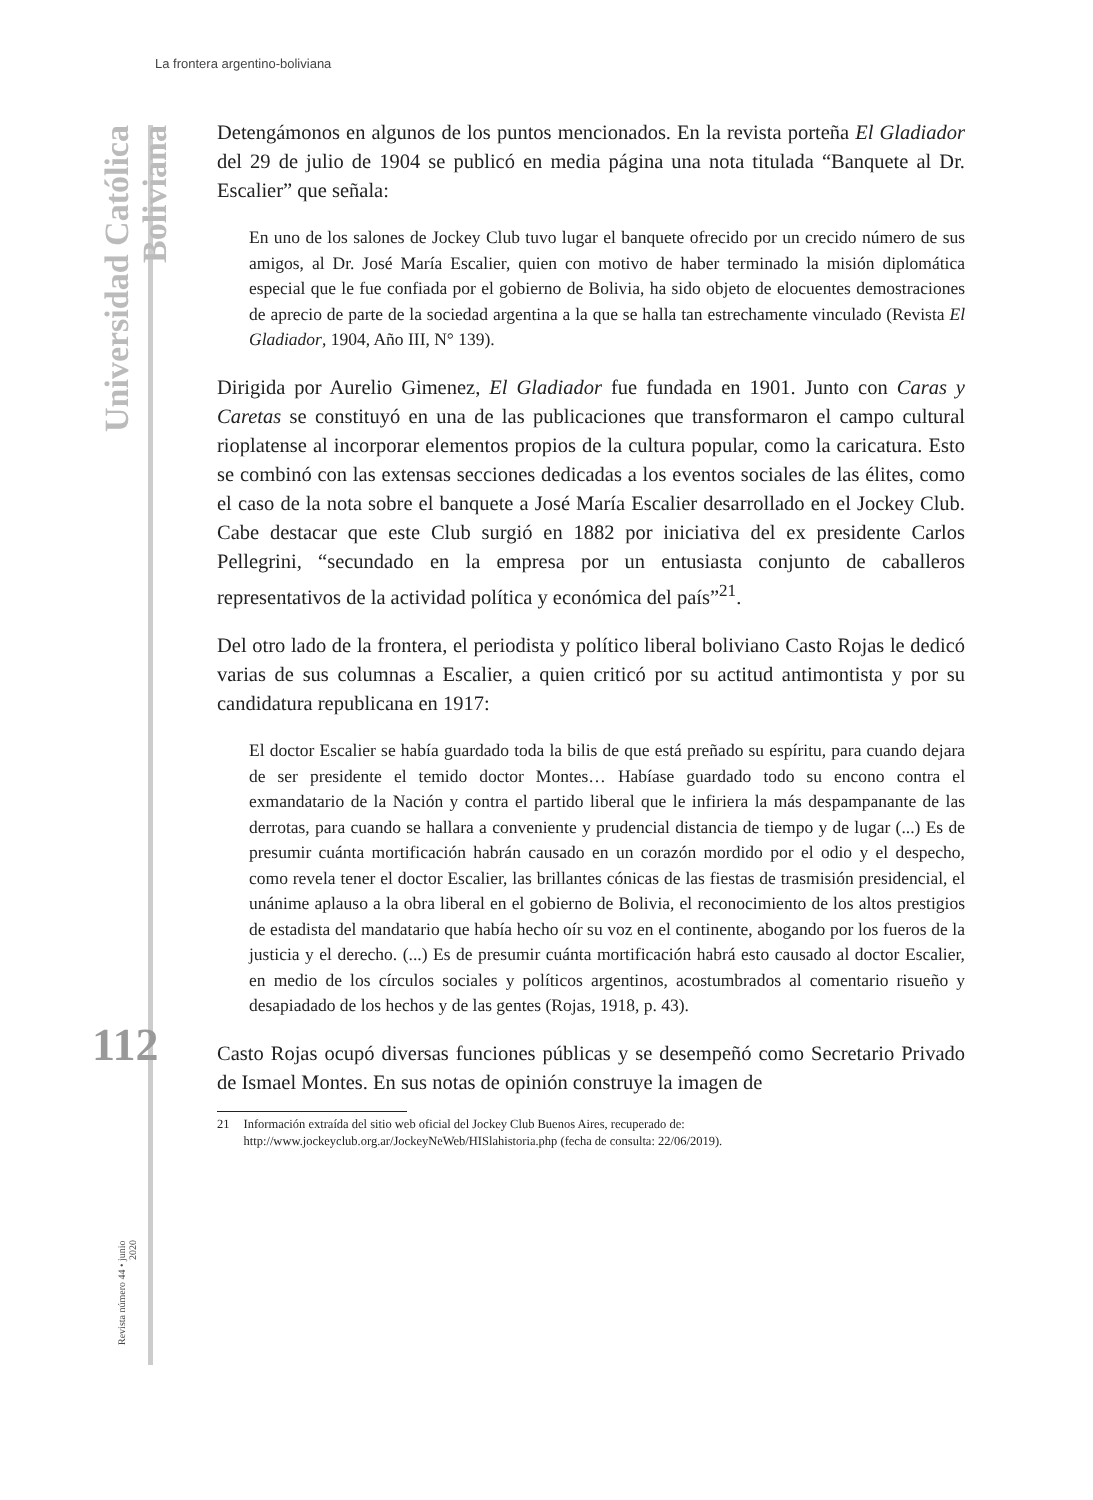La frontera argentino-boliviana
Universidad Católica Boliviana
112
Revista número 44 • junio 2020
Detengámonos en algunos de los puntos mencionados. En la revista porteña El Gladiador del 29 de julio de 1904 se publicó en media página una nota titulada “Banquete al Dr. Escalier” que señala:
En uno de los salones de Jockey Club tuvo lugar el banquete ofrecido por un crecido número de sus amigos, al Dr. José María Escalier, quien con motivo de haber terminado la misión diplomática especial que le fue confiada por el gobierno de Bolivia, ha sido objeto de elocuentes demostraciones de aprecio de parte de la sociedad argentina a la que se halla tan estrechamente vinculado (Revista El Gladiador, 1904, Año III, N° 139).
Dirigida por Aurelio Gimenez, El Gladiador fue fundada en 1901. Junto con Caras y Caretas se constituyó en una de las publicaciones que transformaron el campo cultural rioplatense al incorporar elementos propios de la cultura popular, como la caricatura. Esto se combinó con las extensas secciones dedicadas a los eventos sociales de las élites, como el caso de la nota sobre el banquete a José María Escalier desarrollado en el Jockey Club. Cabe destacar que este Club surgió en 1882 por iniciativa del ex presidente Carlos Pellegrini, “secundado en la empresa por un entusiasta conjunto de caballeros representativos de la actividad política y económica del país”<sup>21</sup>.
Del otro lado de la frontera, el periodista y político liberal boliviano Casto Rojas le dedicó varias de sus columnas a Escalier, a quien criticó por su actitud antimontista y por su candidatura republicana en 1917:
El doctor Escalier se había guardado toda la bilis de que está preñado su espíritu, para cuando dejara de ser presidente el temido doctor Montes… Habíase guardado todo su encono contra el exmandatario de la Nación y contra el partido liberal que le infiriera la más despampanante de las derrotas, para cuando se hallara a conveniente y prudencial distancia de tiempo y de lugar (...) Es de presumir cuánta mortificación habrán causado en un corazón mordido por el odio y el despecho, como revela tener el doctor Escalier, las brillantes cónicas de las fiestas de trasmisión presidencial, el unánime aplauso a la obra liberal en el gobierno de Bolivia, el reconocimiento de los altos prestigios de estadista del mandatario que había hecho oír su voz en el continente, abogando por los fueros de la justicia y el derecho. (...) Es de presumir cuánta mortificación habrá esto causado al doctor Escalier, en medio de los círculos sociales y políticos argentinos, acostumbrados al comentario risueño y desapiadado de los hechos y de las gentes (Rojas, 1918, p. 43).
Casto Rojas ocupó diversas funciones públicas y se desempeñó como Secretario Privado de Ismael Montes. En sus notas de opinión construye la imagen de
21 Información extraída del sitio web oficial del Jockey Club Buenos Aires, recuperado de: http://www.jockeyclub.org.ar/JockeyNeWeb/HISlahistoria.php (fecha de consulta: 22/06/2019).